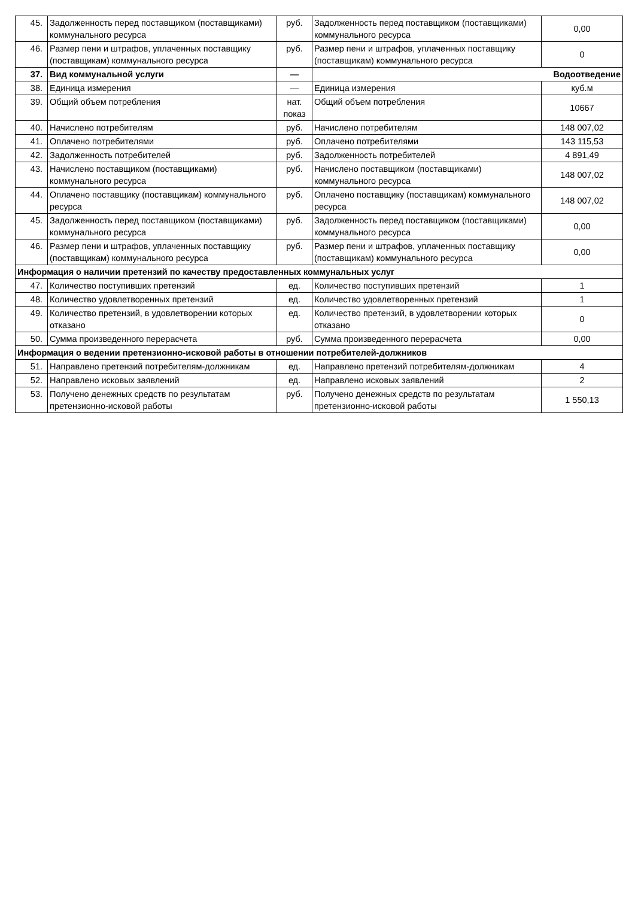| 45. | Задолженность перед поставщиком (поставщиками) коммунального ресурса | руб. | Задолженность перед поставщиком (поставщиками) коммунального ресурса | 0,00 |
| 46. | Размер пени и штрафов, уплаченных поставщику (поставщикам) коммунального ресурса | руб. | Размер пени и штрафов, уплаченных поставщику (поставщикам) коммунального ресурса | 0 |
| 37. | Вид коммунальной услуги | — | Водоотведение | |
| 38. | Единица измерения | — | Единица измерения | куб.м |
| 39. | Общий объем потребления | нат. показ | Общий объем потребления | 10667 |
| 40. | Начислено потребителям | руб. | Начислено потребителям | 148 007,02 |
| 41. | Оплачено потребителями | руб. | Оплачено потребителями | 143 115,53 |
| 42. | Задолженность потребителей | руб. | Задолженность потребителей | 4 891,49 |
| 43. | Начислено поставщиком (поставщиками) коммунального ресурса | руб. | Начислено поставщиком (поставщиками) коммунального ресурса | 148 007,02 |
| 44. | Оплачено поставщику (поставщикам) коммунального ресурса | руб. | Оплачено поставщику (поставщикам) коммунального ресурса | 148 007,02 |
| 45. | Задолженность перед поставщиком (поставщиками) коммунального ресурса | руб. | Задолженность перед поставщиком (поставщиками) коммунального ресурса | 0,00 |
| 46. | Размер пени и штрафов, уплаченных поставщику (поставщикам) коммунального ресурса | руб. | Размер пени и штрафов, уплаченных поставщику (поставщикам) коммунального ресурса | 0,00 |
| Информация о наличии претензий по качеству предоставленных коммунальных услуг | | | | |
| 47. | Количество поступивших претензий | ед. | Количество поступивших претензий | 1 |
| 48. | Количество удовлетворенных претензий | ед. | Количество удовлетворенных претензий | 1 |
| 49. | Количество претензий, в удовлетворении которых отказано | ед. | Количество претензий, в удовлетворении которых отказано | 0 |
| 50. | Сумма произведенного перерасчета | руб. | Сумма произведенного перерасчета | 0,00 |
| Информация о ведении претензионно-исковой работы в отношении потребителей-должников | | | | |
| 51. | Направлено претензий потребителям-должникам | ед. | Направлено претензий потребителям-должникам | 4 |
| 52. | Направлено исковых заявлений | ед. | Направлено исковых заявлений | 2 |
| 53. | Получено денежных средств по результатам претензионно-исковой работы | руб. | Получено денежных средств по результатам претензионно-исковой работы | 1 550,13 |